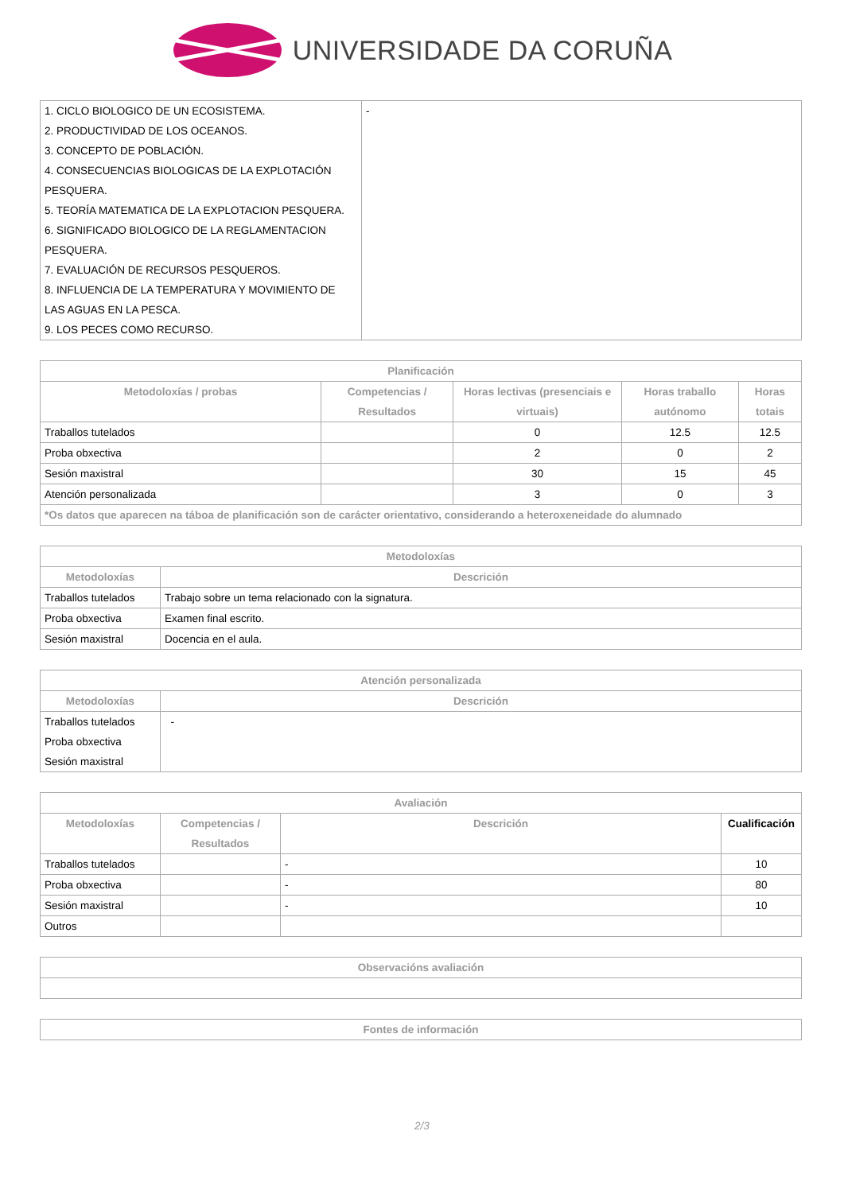UNIVERSIDADE DA CORUÑA
| 1. CICLO BIOLOGICO DE UN ECOSISTEMA. 2. PRODUCTIVIDAD DE LOS OCEANOS. 3. CONCEPTO DE POBLACIÓN. 4. CONSECUENCIAS BIOLOGICAS DE LA EXPLOTACIÓN PESQUERA. 5. TEORÍA MATEMATICA DE LA EXPLOTACION PESQUERA. 6. SIGNIFICADO BIOLOGICO DE LA REGLAMENTACION PESQUERA. 7. EVALUACIÓN DE RECURSOS PESQUEROS. 8. INFLUENCIA DE LA TEMPERATURA Y MOVIMIENTO DE LAS AGUAS EN LA PESCA. 9. LOS PECES COMO RECURSO. | - |
| Planificación | | | | |
| --- | --- | --- | --- | --- |
| Metodoloxías / probas | Competencias / Resultados | Horas lectivas (presenciais e virtuais) | Horas traballo autónomo | Horas totais |
| Traballos tutelados | | 0 | 12.5 | 12.5 |
| Proba obxectiva | | 2 | 0 | 2 |
| Sesión maxistral | | 30 | 15 | 45 |
| Atención personalizada | | 3 | 0 | 3 |
| *Os datos que aparecen na táboa de planificación son de carácter orientativo, considerando a heteroxeneidade do alumnado | | | | |
| Metodoloxías | |
| --- | --- |
| Metodoloxías | Descrición |
| Traballos tutelados | Trabajo sobre un tema relacionado con la signatura. |
| Proba obxectiva | Examen final escrito. |
| Sesión maxistral | Docencia en el aula. |
| Atención personalizada | |
| --- | --- |
| Metodoloxías | Descrición |
| Traballos tutelados Proba obxectiva Sesión maxistral | - |
| Avaliación | | | |
| --- | --- | --- | --- |
| Metodoloxías | Competencias / Resultados | Descrición | Cualificación |
| Traballos tutelados | | - | 10 |
| Proba obxectiva | | - | 80 |
| Sesión maxistral | | - | 10 |
| Outros | | | |
| Observacións avaliación |
| --- |
| Fontes de información |
| --- |
2/3